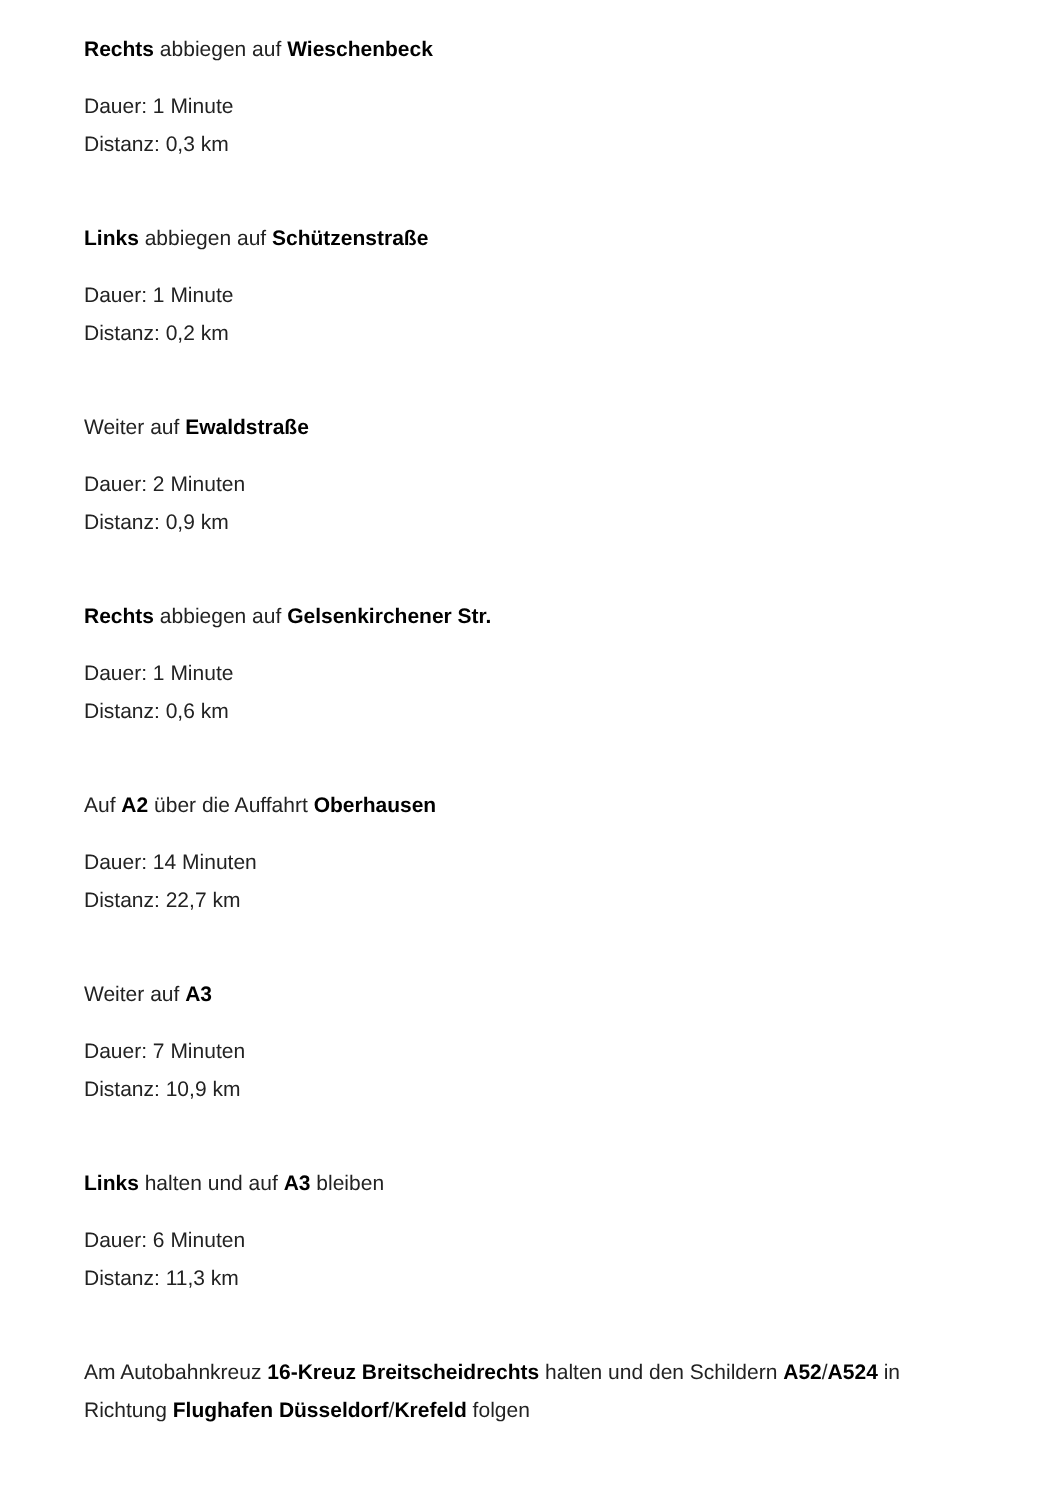Rechts abbiegen auf Wieschenbeck
Dauer: 1 Minute
Distanz: 0,3 km
Links abbiegen auf Schützenstraße
Dauer: 1 Minute
Distanz: 0,2 km
Weiter auf Ewaldstraße
Dauer: 2 Minuten
Distanz: 0,9 km
Rechts abbiegen auf Gelsenkirchener Str.
Dauer: 1 Minute
Distanz: 0,6 km
Auf A2 über die Auffahrt Oberhausen
Dauer: 14 Minuten
Distanz: 22,7 km
Weiter auf A3
Dauer: 7 Minuten
Distanz: 10,9 km
Links halten und auf A3 bleiben
Dauer: 6 Minuten
Distanz: 11,3 km
Am Autobahnkreuz 16-Kreuz Breitscheidrechts halten und den Schildern A52/A524 in Richtung Flughafen Düsseldorf/Krefeld folgen